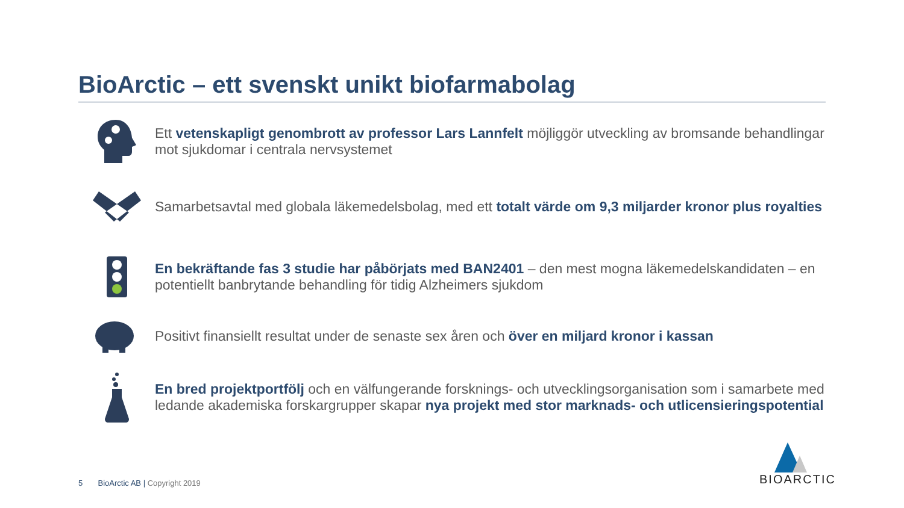BioArctic – ett svenskt unikt biofarmabolag
Ett vetenskapligt genombrott av professor Lars Lannfelt möjliggör utveckling av bromsande behandlingar mot sjukdomar i centrala nervsystemet
Samarbetsavtal med globala läkemedelsbolag, med ett totalt värde om 9,3 miljarder kronor plus royalties
En bekräftande fas 3 studie har påbörjats med BAN2401 – den mest mogna läkemedelskandidaten – en potentiellt banbrytande behandling för tidig Alzheimers sjukdom
Positivt finansiellt resultat under de senaste sex åren och över en miljard kronor i kassan
En bred projektportfölj och en välfungerande forsknings- och utvecklingsorganisation som i samarbete med ledande akademiska forskargrupper skapar nya projekt med stor marknads- och utlicensieringspotential
5 BioArctic AB | Copyright 2019
BIOARCTIC